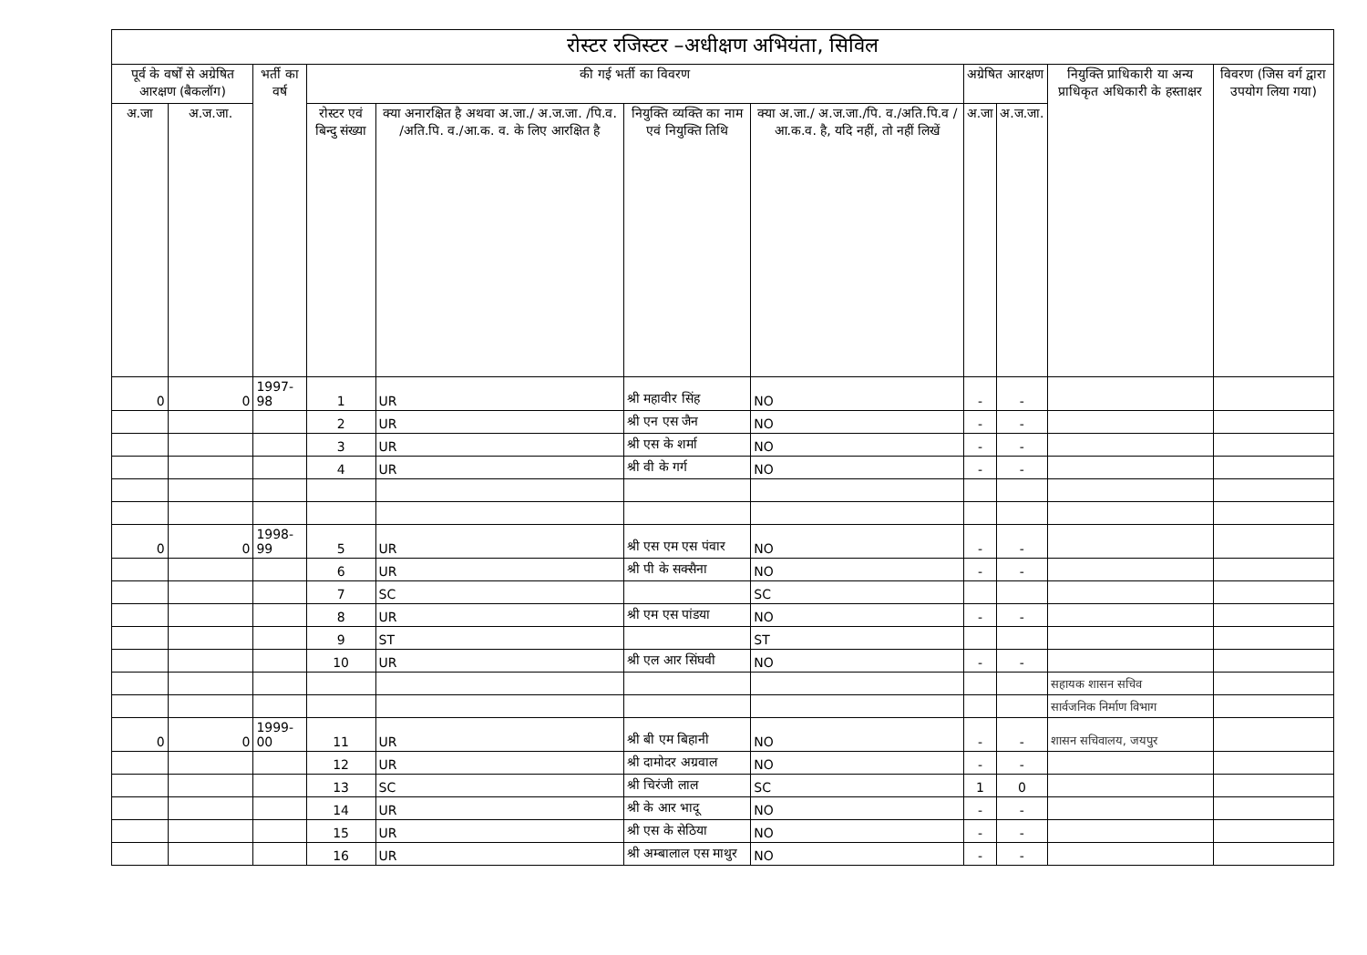रोस्टर रजिस्टर –अधीक्षण अभियंता, सिविल
| पूर्व के वर्षों से अग्रेषित आरक्षण (बैकलॉग) | | भर्ती का वर्ष | की गई भर्ती का विवरण | | | | अग्रेषित आरक्षण | | नियुक्ति प्राधिकारी या अन्य प्राधिकृत अधिकारी के हस्ताक्षर | विवरण (जिस वर्ग द्वारा उपयोग लिया गया) |
| --- | --- | --- | --- | --- | --- | --- | --- | --- | --- | --- |
| अ.जा | अ.ज.जा. | | रोस्टर एवं बिन्दु संख्या | क्या अनारक्षित है अथवा अ.जा./ अ.ज.जा. /पि.व. /अति.पि. व./आ.क. व. के लिए आरक्षित है | नियुक्ति व्यक्ति का नाम एवं नियुक्ति तिथि | क्या अ.जा./ अ.ज.जा./पि. व./अति.पि.व /आ.क.व. है, यदि नहीं, तो नहीं लिखें | अ.जा | अ.ज.जा. | | |
| 0 | 0 | 1997-98 | 1 | UR | श्री महावीर सिंह | NO | - | - | | |
| | | | 2 | UR | श्री एन एस जैन | NO | - | - | | |
| | | | 3 | UR | श्री एस के शर्मा | NO | - | - | | |
| | | | 4 | UR | श्री वी के गर्ग | NO | - | - | | |
| 0 | 0 | 1998-99 | 5 | UR | श्री एस एम एस पंवार | NO | - | - | | |
| | | | 6 | UR | श्री पी के सक्सैना | NO | - | - | | |
| | | | 7 | SC | | SC | | | | |
| | | | 8 | UR | श्री एम एस पांडया | NO | - | - | | |
| | | | 9 | ST | | ST | | | | |
| | | | 10 | UR | श्री एल आर सिंघवी | NO | - | - | | |
| | | | | | | | | | सहायक शासन सचिव | |
| | | | | | | | | | सार्वजनिक निर्माण विभाग | |
| 0 | 0 | 1999-00 | 11 | UR | श्री बी एम बिहानी | NO | - | - | शासन सचिवालय, जयपुर | |
| | | | 12 | UR | श्री दामोदर अग्रवाल | NO | - | - | | |
| | | | 13 | SC | श्री चिरंजी लाल | SC | 1 | 0 | | |
| | | | 14 | UR | श्री के आर भादू | NO | - | - | | |
| | | | 15 | UR | श्री एस के सेठिया | NO | - | - | | |
| | | | 16 | UR | श्री अम्बालाल एस माथुर | NO | - | - | | |